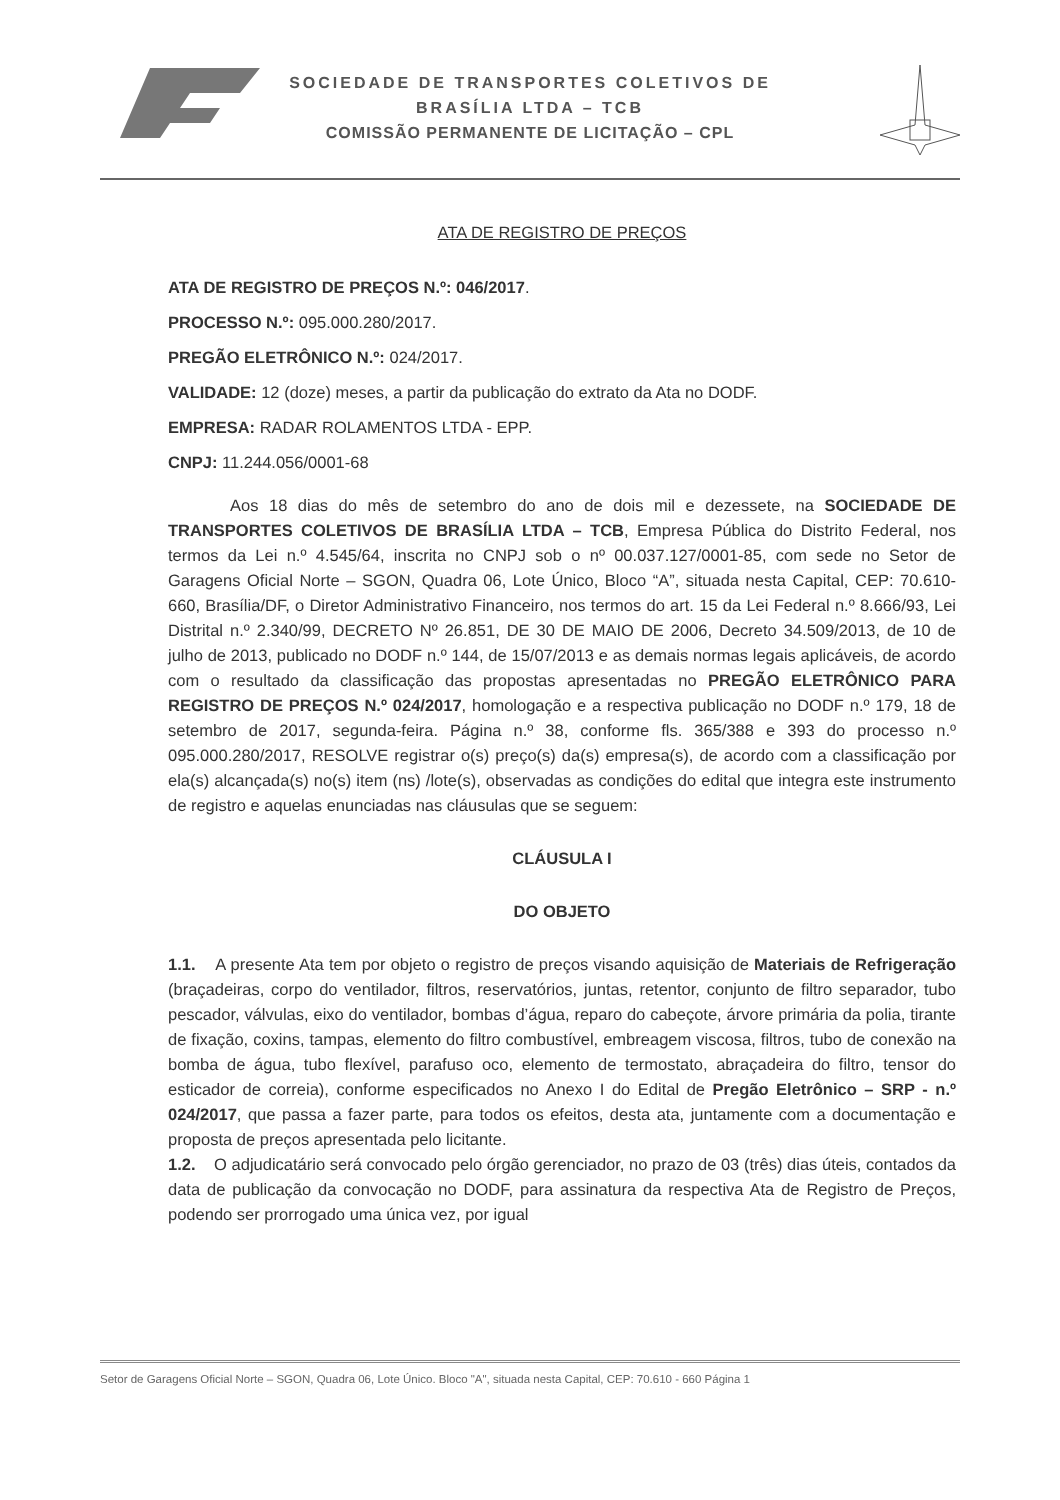SOCIEDADE DE TRANSPORTES COLETIVOS DE
BRASÍLIA LTDA – TCB
COMISSÃO PERMANENTE DE LICITAÇÃO – CPL
ATA DE REGISTRO DE PREÇOS
ATA DE REGISTRO DE PREÇOS N.º: 046/2017.
PROCESSO N.º: 095.000.280/2017.
PREGÃO ELETRÔNICO N.º: 024/2017.
VALIDADE: 12 (doze) meses, a partir da publicação do extrato da Ata no DODF.
EMPRESA: RADAR ROLAMENTOS LTDA - EPP.
CNPJ: 11.244.056/0001-68
Aos 18 dias do mês de setembro do ano de dois mil e dezessete, na SOCIEDADE DE TRANSPORTES COLETIVOS DE BRASÍLIA LTDA – TCB, Empresa Pública do Distrito Federal, nos termos da Lei n.º 4.545/64, inscrita no CNPJ sob o nº 00.037.127/0001-85, com sede no Setor de Garagens Oficial Norte – SGON, Quadra 06, Lote Único, Bloco “A”, situada nesta Capital, CEP: 70.610-660, Brasília/DF, o Diretor Administrativo Financeiro, nos termos do art. 15 da Lei Federal n.º 8.666/93, Lei Distrital n.º 2.340/99, DECRETO Nº 26.851, DE 30 DE MAIO DE 2006, Decreto 34.509/2013, de 10 de julho de 2013, publicado no DODF n.º 144, de 15/07/2013 e as demais normas legais aplicáveis, de acordo com o resultado da classificação das propostas apresentadas no PREGÃO ELETRÔNICO PARA REGISTRO DE PREÇOS N.º 024/2017, homologação e a respectiva publicação no DODF n.º 179, 18 de setembro de 2017, segunda-feira. Página n.º 38, conforme fls. 365/388 e 393 do processo n.º 095.000.280/2017, RESOLVE registrar o(s) preço(s) da(s) empresa(s), de acordo com a classificação por ela(s) alcançada(s) no(s) item (ns) /lote(s), observadas as condições do edital que integra este instrumento de registro e aquelas enunciadas nas cláusulas que se seguem:
CLÁUSULA I
DO OBJETO
1.1. A presente Ata tem por objeto o registro de preços visando aquisição de Materiais de Refrigeração (braçadeiras, corpo do ventilador, filtros, reservatórios, juntas, retentor, conjunto de filtro separador, tubo pescador, válvulas, eixo do ventilador, bombas d’água, reparo do cabeçote, árvore primária da polia, tirante de fixação, coxins, tampas, elemento do filtro combustível, embreagem viscosa, filtros, tubo de conexão na bomba de água, tubo flexível, parafuso oco, elemento de termostato, abraçadeira do filtro, tensor do esticador de correia), conforme especificados no Anexo I do Edital de Pregão Eletrônico – SRP - n.º 024/2017, que passa a fazer parte, para todos os efeitos, desta ata, juntamente com a documentação e proposta de preços apresentada pelo licitante.
1.2. O adjudicatário será convocado pelo órgão gerenciador, no prazo de 03 (três) dias úteis, contados da data de publicação da convocação no DODF, para assinatura da respectiva Ata de Registro de Preços, podendo ser prorrogado uma única vez, por igual
Setor de Garagens Oficial Norte – SGON, Quadra 06, Lote Único. Bloco "A", situada nesta Capital, CEP: 70.610 - 660 Página 1